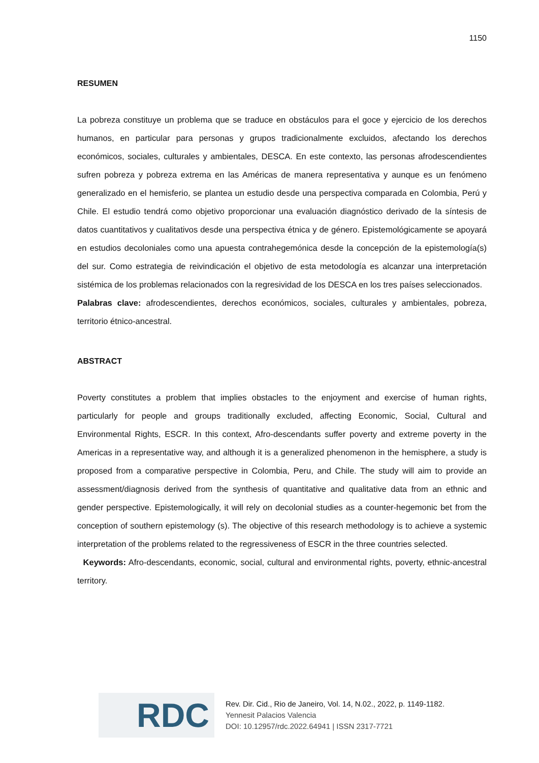1150
RESUMEN
La pobreza constituye un problema que se traduce en obstáculos para el goce y ejercicio de los derechos humanos, en particular para personas y grupos tradicionalmente excluidos, afectando los derechos económicos, sociales, culturales y ambientales, DESCA. En este contexto, las personas afrodescendientes sufren pobreza y pobreza extrema en las Américas de manera representativa y aunque es un fenómeno generalizado en el hemisferio, se plantea un estudio desde una perspectiva comparada en Colombia, Perú y Chile. El estudio tendrá como objetivo proporcionar una evaluación diagnóstico derivado de la síntesis de datos cuantitativos y cualitativos desde una perspectiva étnica y de género. Epistemológicamente se apoyará en estudios decoloniales como una apuesta contrahegemónica desde la concepción de la epistemología(s) del sur. Como estrategia de reivindicación el objetivo de esta metodología es alcanzar una interpretación sistémica de los problemas relacionados con la regresividad de los DESCA en los tres países seleccionados.
Palabras clave: afrodescendientes, derechos económicos, sociales, culturales y ambientales, pobreza, territorio étnico-ancestral.
ABSTRACT
Poverty constitutes a problem that implies obstacles to the enjoyment and exercise of human rights, particularly for people and groups traditionally excluded, affecting Economic, Social, Cultural and Environmental Rights, ESCR. In this context, Afro-descendants suffer poverty and extreme poverty in the Americas in a representative way, and although it is a generalized phenomenon in the hemisphere, a study is proposed from a comparative perspective in Colombia, Peru, and Chile. The study will aim to provide an assessment/diagnosis derived from the synthesis of quantitative and qualitative data from an ethnic and gender perspective. Epistemologically, it will rely on decolonial studies as a counter-hegemonic bet from the conception of southern epistemology (s). The objective of this research methodology is to achieve a systemic interpretation of the problems related to the regressiveness of ESCR in the three countries selected.
Keywords: Afro-descendants, economic, social, cultural and environmental rights, poverty, ethnic-ancestral territory.
RDC
Rev. Dir. Cid., Rio de Janeiro, Vol. 14, N.02., 2022, p. 1149-1182.
Yennesit Palacios Valencia
DOI: 10.12957/rdc.2022.64941 | ISSN 2317-7721